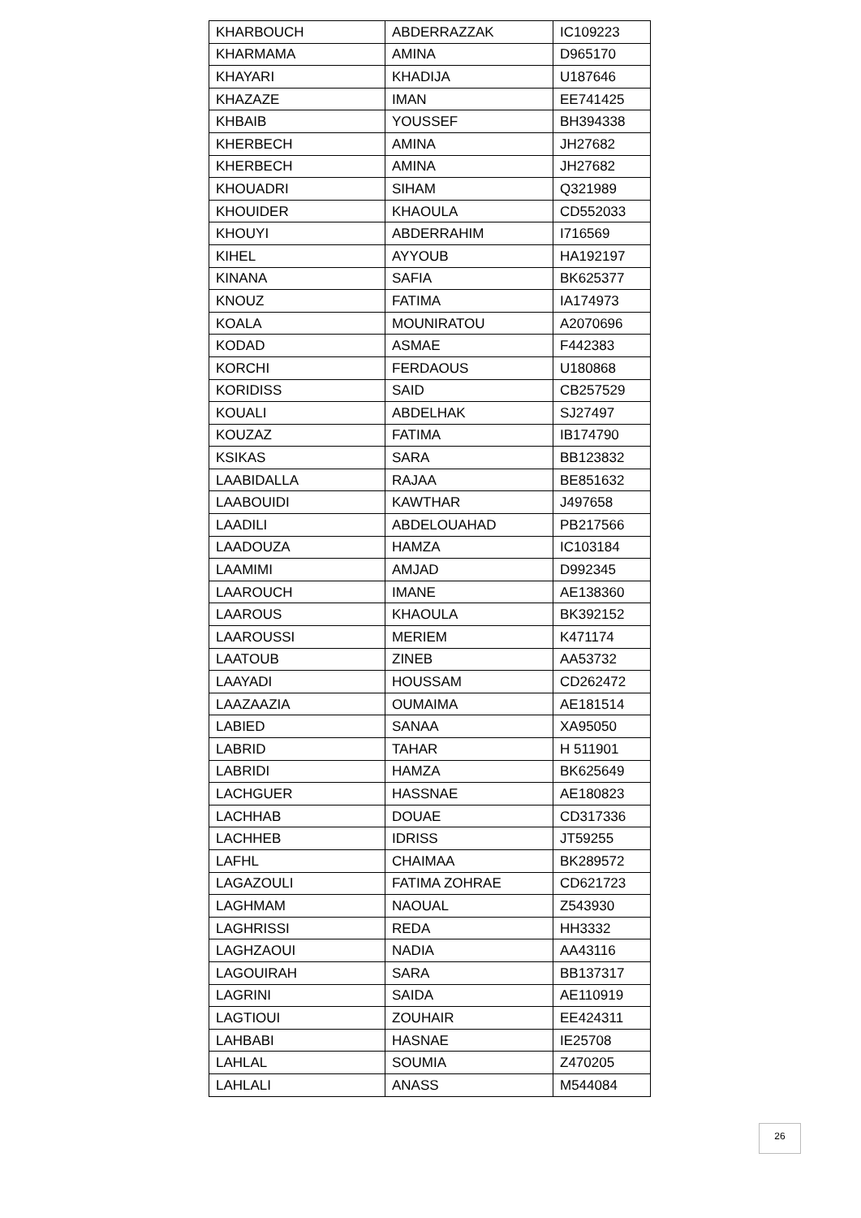| KHARBOUCH | ABDERRAZZAK | IC109223 |
| KHARMAMA | AMINA | D965170 |
| KHAYARI | KHADIJA | U187646 |
| KHAZAZE | IMAN | EE741425 |
| KHBAIB | YOUSSEF | BH394338 |
| KHERBECH | AMINA | JH27682 |
| KHERBECH | AMINA | JH27682 |
| KHOUADRI | SIHAM | Q321989 |
| KHOUIDER | KHAOULA | CD552033 |
| KHOUYI | ABDERRAHIM | I716569 |
| KIHEL | AYYOUB | HA192197 |
| KINANA | SAFIA | BK625377 |
| KNOUZ | FATIMA | IA174973 |
| KOALA | MOUNIRATOU | A2070696 |
| KODAD | ASMAE | F442383 |
| KORCHI | FERDAOUS | U180868 |
| KORIDISS | SAID | CB257529 |
| KOUALI | ABDELHAK | SJ27497 |
| KOUZAZ | FATIMA | IB174790 |
| KSIKAS | SARA | BB123832 |
| LAABIDALLA | RAJAA | BE851632 |
| LAABOUIDI | KAWTHAR | J497658 |
| LAADILI | ABDELOUAHAD | PB217566 |
| LAADOUZA | HAMZA | IC103184 |
| LAAMIMI | AMJAD | D992345 |
| LAAROUCH | IMANE | AE138360 |
| LAAROUS | KHAOULA | BK392152 |
| LAAROUSSI | MERIEM | K471174 |
| LAATOUB | ZINEB | AA53732 |
| LAAYADI | HOUSSAM | CD262472 |
| LAAZAAZIA | OUMAIMA | AE181514 |
| LABIED | SANAA | XA95050 |
| LABRID | TAHAR | H 511901 |
| LABRIDI | HAMZA | BK625649 |
| LACHGUER | HASSNAE | AE180823 |
| LACHHAB | DOUAE | CD317336 |
| LACHHEB | IDRISS | JT59255 |
| LAFHL | CHAIMAA | BK289572 |
| LAGAZOULI | FATIMA ZOHRAE | CD621723 |
| LAGHMAM | NAOUAL | Z543930 |
| LAGHRISSI | REDA | HH3332 |
| LAGHZAOUI | NADIA | AA43116 |
| LAGOUIRAH | SARA | BB137317 |
| LAGRINI | SAIDA | AE110919 |
| LAGTIOUI | ZOUHAIR | EE424311 |
| LAHBABI | HASNAE | IE25708 |
| LAHLAL | SOUMIA | Z470205 |
| LAHLALI | ANASS | M544084 |
26